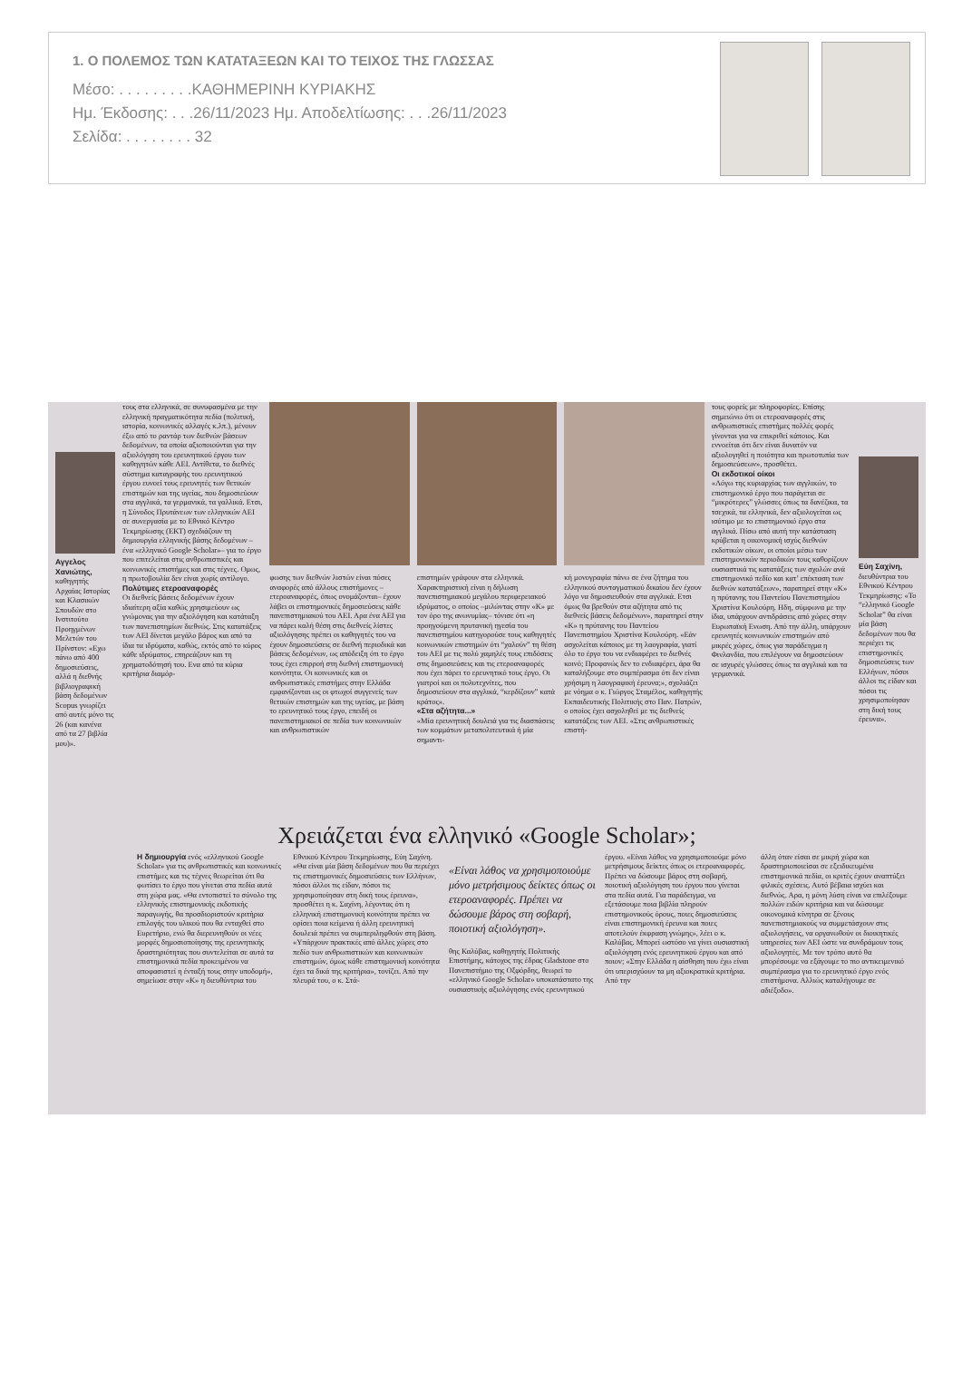1. Ο ΠΟΛΕΜΟΣ ΤΩΝ ΚΑΤΑΤΑΞΕΩΝ ΚΑΙ ΤΟ ΤΕΙΧΟΣ ΤΗΣ ΓΛΩΣΣΑΣ
Μέσο: . . . . . . . . .ΚΑΘΗΜΕΡΙΝΗ ΚΥΡΙΑΚΗΣ
Ημ. Έκδοσης: . . .26/11/2023 Ημ. Αποδελτίωσης: . . .26/11/2023
Σελίδα: . . . . . . . . 32
Αγγελος Χανιώτης, καθηγητής Αρχαίας Ιστορίας και Κλασικών Σπουδών στο Ινστιτούτο Προηγμένων Μελετών του Πρίνστον: «Εχω πάνω από 400 δημοσιεύσεις, αλλά η διεθνής βιβλιογραφική βάση δεδομένων Scopus γνωρίζει από αυτές μόνο τις 26 (και κανένα από τα 27 βιβλία μου)».
τους στα ελληνικά, σε συνυφασμένα με την ελληνική πραγματικότητα πεδία (πολιτική, ιστορία, κοινωνικές αλλαγές κ.λπ.), μένουν έξω από το ραντάρ των διεθνών βάσεων δεδομένων, τα οποία αξιοποιούνται για την αξιολόγηση του ερευνητικού έργου των καθηγητών κάθε ΑΕΙ. Αντίθετα, το διεθνές σύστημα καταγραφής του ερευνητικού έργου ευνοεί τους ερευνητές των θετικών επιστημών και της υγείας, που δημοσιεύουν στα αγγλικά, τα γερμανικά, τα γαλλικά. Ετσι, η Σύνοδος Πρυτάνεων των ελληνικών ΑΕΙ σε συνεργασία με το Εθνικό Κέντρο Τεκμηρίωσης (ΕΚΤ) σχεδιάζουν τη δημιουργία ελληνικής βάσης δεδομένων – ένα «ελληνικό Google Scholar»– για το έργο που επιτελείται στις ανθρωπιστικές και κοινωνικές επιστήμες και στις τέχνες. Ομως, η πρωτοβουλία δεν είναι χωρίς αντίλογο.
Πολύτιμες ετεροαναφορές
Οι διεθνείς βάσεις δεδομένων έχουν ιδιαίτερη αξία καθώς χρησιμεύουν ως γνώμονας για την αξιολόγηση και κατάταξη των πανεπιστημίων διεθνώς. Στις κατατάξεις των ΑΕΙ δίνεται μεγάλο βάρος και από τα ίδια τα ιδρύματα, καθώς, εκτός από το κύρος κάθε ιδρύματος, επηρεάζουν και τη χρηματοδότησή του. Ενα από τα κύρια κριτήρια διαμόρ-
φωσης των διεθνών λιστών είναι πόσες αναφορές από άλλους επιστήμονες –ετεροαναφορές, όπως ονομάζονται– έχουν λάβει οι επιστημονικές δημοσιεύσεις κάθε πανεπιστημιακού του ΑΕΙ. Αρα ένα ΑΕΙ για να πάρει καλή θέση στις διεθνείς λίστες αξιολόγησης πρέπει οι καθηγητές του να έχουν δημοσιεύσεις σε διεθνή περιοδικά και βάσεις δεδομένων, ως απόδειξη ότι το έργο τους έχει επιρροή στη διεθνή επιστημονική κοινότητα. Οι κοινωνικές και οι ανθρωπιστικές επιστήμες στην Ελλάδα εμφανίζονται ως οι φτωχοί συγγενείς των θετικών επιστημών και της υγείας, με βάση το ερευνητικό τους έργο, επειδή οι πανεπιστημιακοί σε πεδία των κοινωνικών και ανθρωπιστικών
επιστημών γράφουν στα ελληνικά. Χαρακτηριστική είναι η δήλωση πανεπιστημιακού μεγάλου περιφερειακού ιδρύματος, ο οποίος –μιλώντας στην «Κ» με τον όρο της ανωνυμίας– τόνισε ότι «η προηγούμενη πρυτανική ηγεσία του πανεπιστημίου κατηγορούσε τους καθηγητές κοινωνικών επιστημών ότι “χαλούν” τη θέση του ΑΕΙ με τις πολύ χαμηλές τους επιδόσεις στις δημοσιεύσεις και τις ετεροαναφορές που έχει πάρει το ερευνητικό τους έργο. Οι γιατροί και οι πολυτεχνίτες, που δημοσιεύουν στα αγγλικά, “κερδίζουν” κατά κράτος».
«Στα αζήτητα...»
«Μία ερευνητική δουλειά για τις διασπάσεις των κομμάτων μεταπολιτευτικά ή μία σημαντι-
κή μονογραφία πάνω σε ένα ζήτημα του ελληνικού συνταγματικού δικαίου δεν έχουν λόγο να δημοσιευθούν στα αγγλικά. Ετσι όμως θα βρεθούν στα αζήτητα από τις διεθνείς βάσεις δεδομένων», παρατηρεί στην «Κ» η πρύτανης του Παντείου Πανεπιστημίου Χριστίνα Κουλούρη. «Εάν ασχολείται κάποιος με τη λαογραφία, γιατί όλο το έργο του να ενδιαφέρει το διεθνές κοινό; Προφανώς δεν το ενδιαφέρει, άρα θα καταλήξουμε στο συμπέρασμα ότι δεν είναι χρήσιμη η λαογραφική έρευνα;», σχολιάζει με νόημα ο κ. Γιώργος Σταμέλος, καθηγητής Εκπαιδευτικής Πολιτικής στο Παν. Πατρών, ο οποίος έχει ασχοληθεί με τις διεθνείς κατατάξεις των ΑΕΙ. «Στις ανθρωπιστικές επιστή-
τους φορείς με πληροφορίες. Επίσης σημειώνω ότι οι ετεροαναφορές στις ανθρωπιστικές επιστήμες πολλές φορές γίνονται για να επικριθεί κάποιος. Και εννοείται ότι δεν είναι δυνατόν να αξιολογηθεί η ποιότητα και πρωτοτυπία των δημοσιεύσεων», προσθέτει.
Οι εκδοτικοί οίκοι
«Λόγω της κυριαρχίας των αγγλικών, το επιστημονικό έργο που παράγεται σε “μικρότερες” γλώσσες όπως τα δανέζικα, τα τσεχικά, τα ελληνικά, δεν αξιολογείται ως ισότιμο με το επιστημονικό έργο στα αγγλικά. Πίσω από αυτή την κατάσταση κρύβεται η οικονομική ισχύς διεθνών εκδοτικών οίκων, οι οποίοι μέσω των επιστημονικών περιοδικών τους καθορίζουν ουσιαστικά τις κατατάξεις των σχολών ανά επιστημονικό πεδίο και κατ’ επέκταση των διεθνών κατατάξεων», παρατηρεί στην «Κ» η πρύτανης του Παντείου Πανεπιστημίου Χριστίνα Κουλούρη. Ηδη, σύμφωνα με την ίδια, υπάρχουν αντιδράσεις από χώρες στην Ευρωπαϊκή Ενωση. Από την άλλη, υπάρχουν ερευνητές κοινωνικών επιστημών από μικρές χώρες, όπως για παράδειγμα η Φινλανδία, που επιλέγουν να δημοσιεύουν σε ισχυρές γλώσσες όπως τα αγγλικά και τα γερμανικά.
Εύη Σαχίνη, διευθύντρια του Εθνικού Κέντρου Τεκμηρίωσης: «Το “ελληνικό Google Scholar” θα είναι μία βάση δεδομένων που θα περιέχει τις επιστημονικές δημοσιεύσεις των Ελλήνων, πόσοι άλλοι τις είδαν και πόσοι τις χρησιμοποίησαν στη δική τους έρευνα».
Χρειάζεται ένα ελληνικό «Google Scholar»;
Η δημιουργία ενός «ελληνικού Google Scholar» για τις ανθρωπιστικές και κοινωνικές επιστήμες και τις τέχνες θεωρείται ότι θα φωτίσει το έργο που γίνεται στα πεδία αυτά στη χώρα μας. «Θα εντοπιστεί το σύνολο της ελληνικής επιστημονικής εκδοτικής παραγωγής, θα προσδιοριστούν κριτήρια επιλογής του υλικού που θα ενταχθεί στο Ευρετήριο, ενώ θα διερευνηθούν οι νέες μορφές δημοσιοποίησης της ερευνητικής δραστηριότητας που συντελείται σε αυτά τα επιστημονικά πεδία προκειμένου να αποφασιστεί η ένταξή τους στην υποδομή», σημείωσε στην «Κ» η διευθύντρια του
Εθνικού Κέντρου Τεκμηρίωσης, Εύη Σαχίνη. «Θα είναι μία βάση δεδομένων που θα περιέχει τις επιστημονικές δημοσιεύσεις των Ελλήνων, πόσοι άλλοι τις είδαν, πόσοι τις χρησιμοποίησαν στη δική τους έρευνα», προσθέτει η κ. Σαχίνη, λέγοντας ότι η ελληνική επιστημονική κοινότητα πρέπει να ορίσει ποια κείμενα ή άλλη ερευνητική δουλειά πρέπει να συμπεριληφθούν στη βάση. «Υπάρχουν πρακτικές από άλλες χώρες στο πεδίο των ανθρωπιστικών και κοινωνικών επιστημών, όμως κάθε επιστημονική κοινότητα έχει τα δικά της κριτήρια», τονίζει. Από την πλευρά του, ο κ. Στά-
«Είναι λάθος να χρησιμοποιούμε μόνο μετρήσιμους δείκτες όπως οι ετεροαναφορές. Πρέπει να δώσουμε βάρος στη σοβαρή, ποιοτική αξιολόγηση».
θης Καλύβας, καθηγητής Πολιτικής Επιστήμης, κάτοχος της έδρας Gladstone στο Πανεπιστήμιο της Οξφόρδης, θεωρεί το «ελληνικό Google Scholar» υποκατάστατο της ουσιαστικής αξιολόγησης ενός ερευνητικού
έργου. «Είναι λάθος να χρησιμοποιούμε μόνο μετρήσιμους δείκτες όπως οι ετεροαναφορές. Πρέπει να δώσουμε βάρος στη σοβαρή, ποιοτική αξιολόγηση του έργου που γίνεται στα πεδία αυτά. Για παράδειγμα, να εξετάσουμε ποια βιβλία πληρούν επιστημονικούς όρους, ποιες δημοσιεύσεις είναι επιστημονική έρευνα και ποιες αποτελούν έκφραση γνώμης», λέει ο κ. Καλύβας. Μπορεί ωστόσο να γίνει ουσιαστική αξιολόγηση ενός ερευνητικού έργου και από ποιον; «Στην Ελλάδα η αίσθηση που έχω είναι ότι υπερισχύουν τα μη αξιοκρατικά κριτήρια. Από την
άλλη όταν είσαι σε μικρή χώρα και δραστηριοποιείσαι σε εξειδικευμένα επιστημονικά πεδία, οι κριτές έχουν αναπτύξει φιλικές σχέσεις. Αυτό βέβαια ισχύει και διεθνώς. Αρα, η μόνη λύση είναι να επιλέξουμε πολλών ειδών κριτήρια και να δώσουμε οικονομικά κίνητρα σε ξένους πανεπιστημιακούς να συμμετάσχουν στις αξιολογήσεις, να οργανωθούν οι διοικητικές υπηρεσίες των ΑΕΙ ώστε να συνδράμουν τους αξιολογητές. Με τον τρόπο αυτό θα μπορέσουμε να εξάγουμε το πιο αντικειμενικό συμπέρασμα για το ερευνητικό έργο ενός επιστήμονα. Αλλιώς καταλήγουμε σε αδιέξοδο».